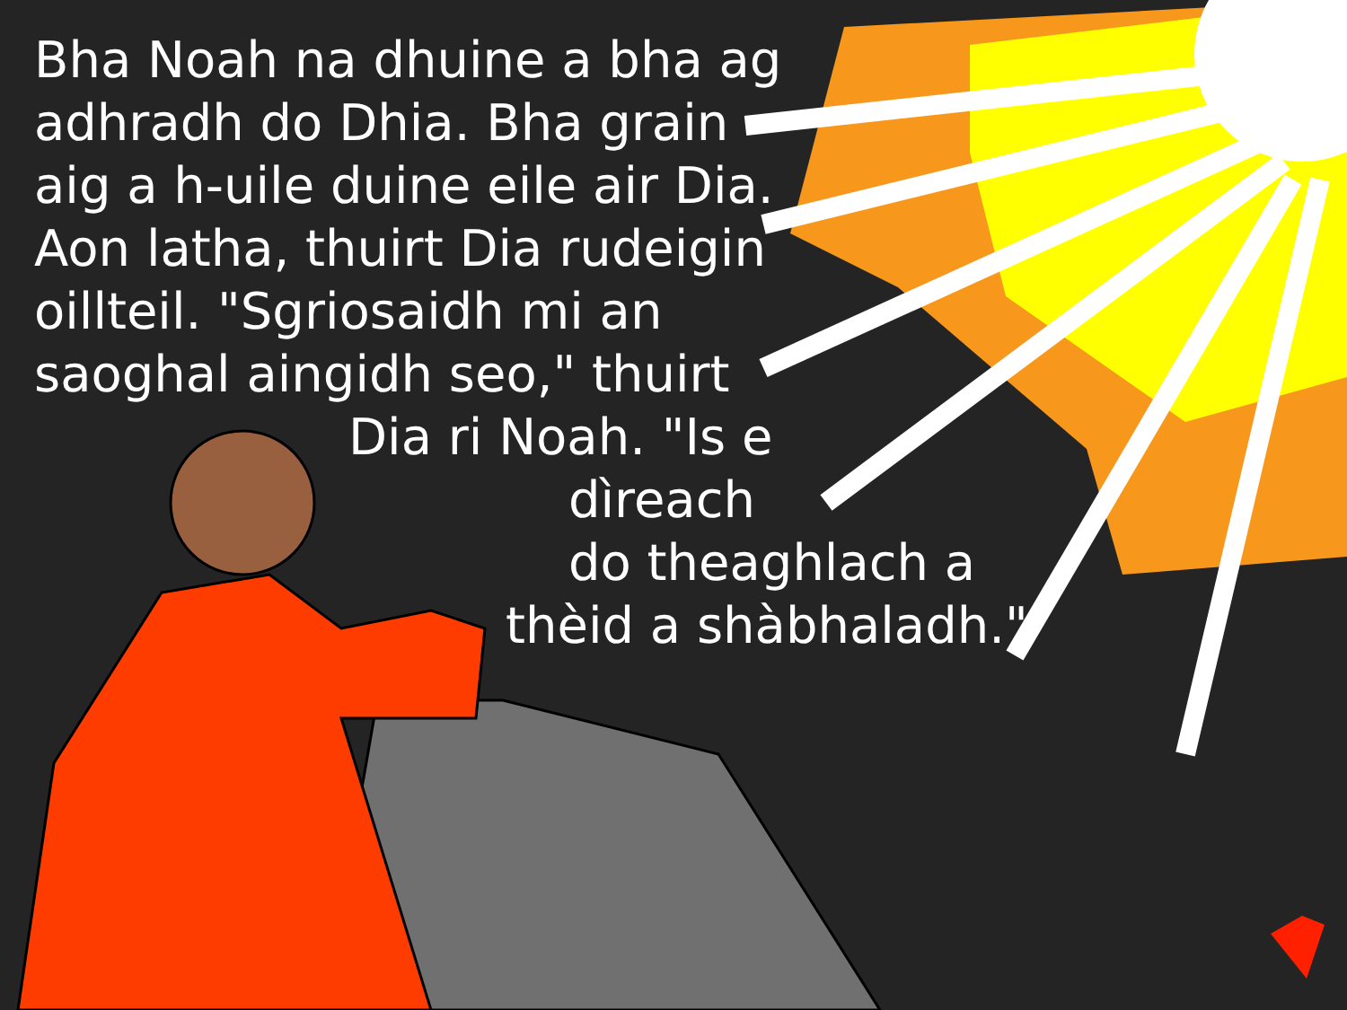Bha Noah na dhuine a bha ag
adhradh do Dhia. Bha grain
aig a h-uile duine eile air Dia.
Aon latha, thuirt Dia rudeigin
oillteil. "Sgriosaidh mi an
saoghal aingidh seo," thuirt
Dia ri Noah. "Is e
dìreach
do theaghlach a
thèid a shàbhaladh."